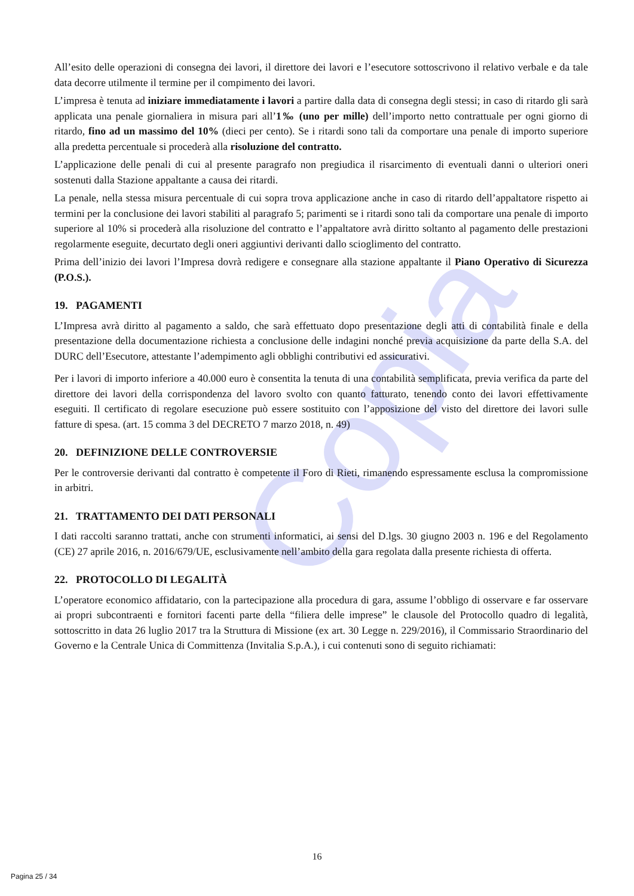Copia
All’esito delle operazioni di consegna dei lavori, il direttore dei lavori e l’esecutore sottoscrivono il relativo verbale e da tale data decorre utilmente il termine per il compimento dei lavori.
L’impresa è tenuta ad iniziare immediatamente i lavori a partire dalla data di consegna degli stessi; in caso di ritardo gli sarà applicata una penale giornaliera in misura pari all’1‰ (uno per mille) dell’importo netto contrattuale per ogni giorno di ritardo, fino ad un massimo del 10% (dieci per cento). Se i ritardi sono tali da comportare una penale di importo superiore alla predetta percentuale si procederà alla risoluzione del contratto.
L’applicazione delle penali di cui al presente paragrafo non pregiudica il risarcimento di eventuali danni o ulteriori oneri sostenuti dalla Stazione appaltante a causa dei ritardi.
La penale, nella stessa misura percentuale di cui sopra trova applicazione anche in caso di ritardo dell’appaltatore rispetto ai termini per la conclusione dei lavori stabiliti al paragrafo 5; parimenti se i ritardi sono tali da comportare una penale di importo superiore al 10% si procederà alla risoluzione del contratto e l’appaltatore avrà diritto soltanto al pagamento delle prestazioni regolarmente eseguite, decurtato degli oneri aggiuntivi derivanti dallo scioglimento del contratto.
Prima dell’inizio dei lavori l’Impresa dovrà redigere e consegnare alla stazione appaltante il Piano Operativo di Sicurezza (P.O.S.).
19. PAGAMENTI
L’Impresa avrà diritto al pagamento a saldo, che sarà effettuato dopo presentazione degli atti di contabilità finale e della presentazione della documentazione richiesta a conclusione delle indagini nonché previa acquisizione da parte della S.A. del DURC dell’Esecutore, attestante l’adempimento agli obblighi contributivi ed assicurativi.
Per i lavori di importo inferiore a 40.000 euro è consentita la tenuta di una contabilità semplificata, previa verifica da parte del direttore dei lavori della corrispondenza del lavoro svolto con quanto fatturato, tenendo conto dei lavori effettivamente eseguiti. Il certificato di regolare esecuzione può essere sostituito con l’apposizione del visto del direttore dei lavori sulle fatture di spesa. (art. 15 comma 3 del DECRETO 7 marzo 2018, n. 49)
20. DEFINIZIONE DELLE CONTROVERSIE
Per le controversie derivanti dal contratto è competente il Foro di Rieti, rimanendo espressamente esclusa la compromissione in arbitri.
21. TRATTAMENTO DEI DATI PERSONALI
I dati raccolti saranno trattati, anche con strumenti informatici, ai sensi del D.lgs. 30 giugno 2003 n. 196 e del Regolamento (CE) 27 aprile 2016, n. 2016/679/UE, esclusivamente nell’ambito della gara regolata dalla presente richiesta di offerta.
22. PROTOCOLLO DI LEGALITÀ
L’operatore economico affidatario, con la partecipazione alla procedura di gara, assume l’obbligo di osservare e far osservare ai propri subcontraenti e fornitori facenti parte della “filiera delle imprese” le clausole del Protocollo quadro di legalità, sottoscritto in data 26 luglio 2017 tra la Struttura di Missione (ex art. 30 Legge n. 229/2016), il Commissario Straordinario del Governo e la Centrale Unica di Committenza (Invitalia S.p.A.), i cui contenuti sono di seguito richiamati:
16
Pagina 25 / 34